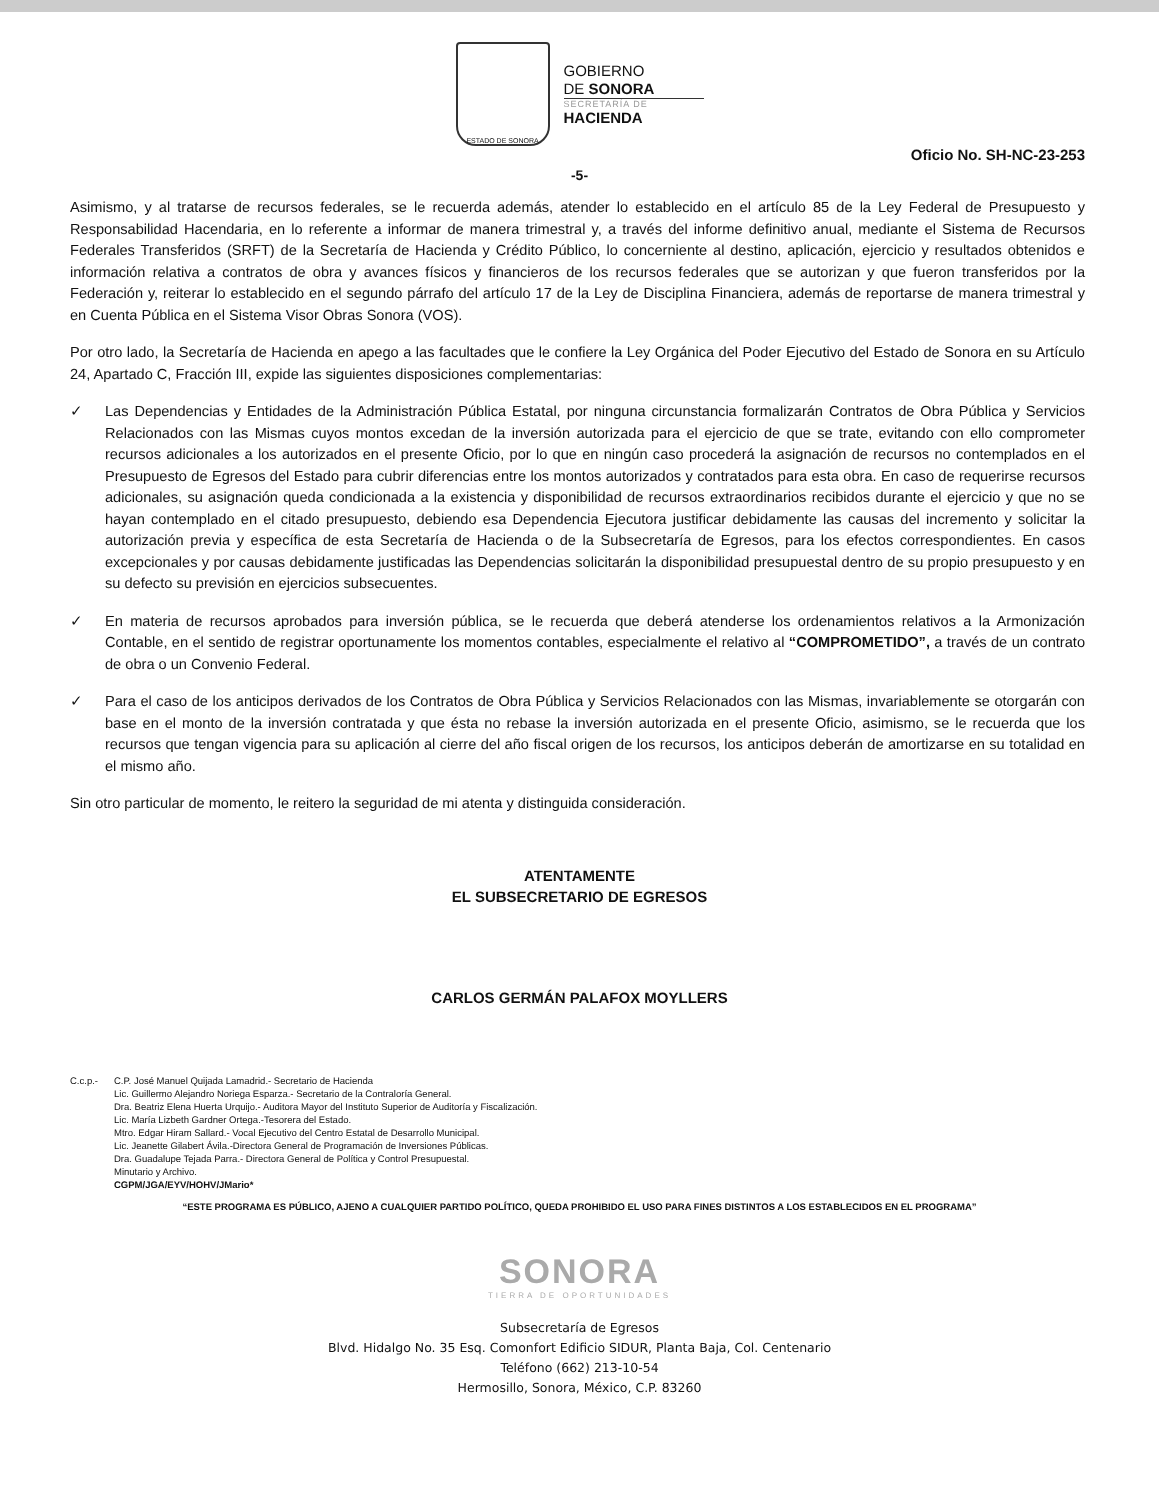ESTADO DE SONORA
GOBIERNO
DE SONORA
SECRETARÍA DE
HACIENDA
Oficio No. SH-NC-23-253
-5-
Asimismo, y al tratarse de recursos federales, se le recuerda además, atender lo establecido en el artículo 85 de la Ley Federal de Presupuesto y Responsabilidad Hacendaria, en lo referente a informar de manera trimestral y, a través del informe definitivo anual, mediante el Sistema de Recursos Federales Transferidos (SRFT) de la Secretaría de Hacienda y Crédito Público, lo concerniente al destino, aplicación, ejercicio y resultados obtenidos e información relativa a contratos de obra y avances físicos y financieros de los recursos federales que se autorizan y que fueron transferidos por la Federación y, reiterar lo establecido en el segundo párrafo del artículo 17 de la Ley de Disciplina Financiera, además de reportarse de manera trimestral y en Cuenta Pública en el Sistema Visor Obras Sonora (VOS).
Por otro lado, la Secretaría de Hacienda en apego a las facultades que le confiere la Ley Orgánica del Poder Ejecutivo del Estado de Sonora en su Artículo 24, Apartado C, Fracción III, expide las siguientes disposiciones complementarias:
✓ Las Dependencias y Entidades de la Administración Pública Estatal, por ninguna circunstancia formalizarán Contratos de Obra Pública y Servicios Relacionados con las Mismas cuyos montos excedan de la inversión autorizada para el ejercicio de que se trate, evitando con ello comprometer recursos adicionales a los autorizados en el presente Oficio, por lo que en ningún caso procederá la asignación de recursos no contemplados en el Presupuesto de Egresos del Estado para cubrir diferencias entre los montos autorizados y contratados para esta obra. En caso de requerirse recursos adicionales, su asignación queda condicionada a la existencia y disponibilidad de recursos extraordinarios recibidos durante el ejercicio y que no se hayan contemplado en el citado presupuesto, debiendo esa Dependencia Ejecutora justificar debidamente las causas del incremento y solicitar la autorización previa y específica de esta Secretaría de Hacienda o de la Subsecretaría de Egresos, para los efectos correspondientes. En casos excepcionales y por causas debidamente justificadas las Dependencias solicitarán la disponibilidad presupuestal dentro de su propio presupuesto y en su defecto su previsión en ejercicios subsecuentes.
✓ En materia de recursos aprobados para inversión pública, se le recuerda que deberá atenderse los ordenamientos relativos a la Armonización Contable, en el sentido de registrar oportunamente los momentos contables, especialmente el relativo al “COMPROMETIDO”, a través de un contrato de obra o un Convenio Federal.
✓ Para el caso de los anticipos derivados de los Contratos de Obra Pública y Servicios Relacionados con las Mismas, invariablemente se otorgarán con base en el monto de la inversión contratada y que ésta no rebase la inversión autorizada en el presente Oficio, asimismo, se le recuerda que los recursos que tengan vigencia para su aplicación al cierre del año fiscal origen de los recursos, los anticipos deberán de amortizarse en su totalidad en el mismo año.
Sin otro particular de momento, le reitero la seguridad de mi atenta y distinguida consideración.
ATENTAMENTE
EL SUBSECRETARIO DE EGRESOS
CARLOS GERMÁN PALAFOX MOYLLERS
C.c.p.- C.P. José Manuel Quijada Lamadrid.- Secretario de Hacienda
Lic. Guillermo Alejandro Noriega Esparza.- Secretario de la Contraloría General.
Dra. Beatriz Elena Huerta Urquijo.- Auditora Mayor del Instituto Superior de Auditoría y Fiscalización.
Lic. María Lizbeth Gardner Ortega.-Tesorera del Estado.
Mtro. Edgar Hiram Sallard.- Vocal Ejecutivo del Centro Estatal de Desarrollo Municipal.
Lic. Jeanette Gilabert Ávila.-Directora General de Programación de Inversiones Públicas.
Dra. Guadalupe Tejada Parra.- Directora General de Política y Control Presupuestal.
Minutario y Archivo.
CGPM/JGA/EYV/HOHV/JMario*
“ESTE PROGRAMA ES PÚBLICO, AJENO A CUALQUIER PARTIDO POLÍTICO, QUEDA PROHIBIDO EL USO PARA FINES DISTINTOS A LOS ESTABLECIDOS EN EL PROGRAMA”
SONORA
TIERRA DE OPORTUNIDADES
Subsecretaría de Egresos
Blvd. Hidalgo No. 35 Esq. Comonfort Edificio SIDUR, Planta Baja, Col. Centenario
Teléfono (662) 213-10-54
Hermosillo, Sonora, México, C.P. 83260